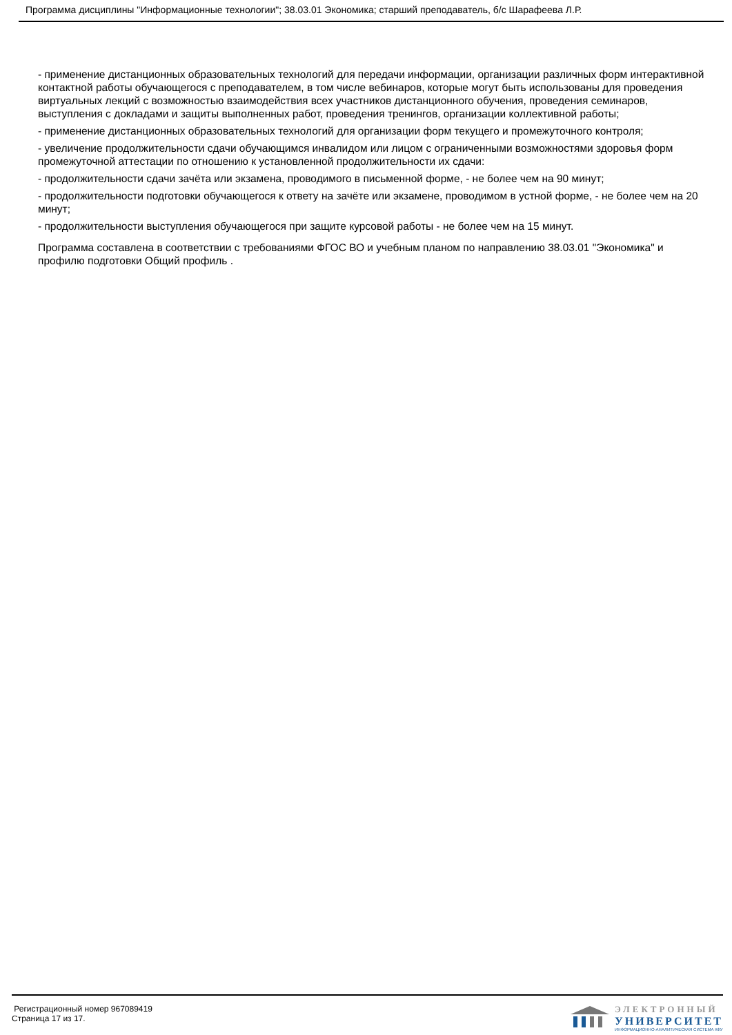Программа дисциплины "Информационные технологии"; 38.03.01 Экономика; старший преподаватель, б/с Шарафеева Л.Р.
- применение дистанционных образовательных технологий для передачи информации, организации различных форм интерактивной контактной работы обучающегося с преподавателем, в том числе вебинаров, которые могут быть использованы для проведения виртуальных лекций с возможностью взаимодействия всех участников дистанционного обучения, проведения семинаров, выступления с докладами и защиты выполненных работ, проведения тренингов, организации коллективной работы;
- применение дистанционных образовательных технологий для организации форм текущего и промежуточного контроля;
- увеличение продолжительности сдачи обучающимся инвалидом или лицом с ограниченными возможностями здоровья форм промежуточной аттестации по отношению к установленной продолжительности их сдачи:
- продолжительности сдачи зачёта или экзамена, проводимого в письменной форме, - не более чем на 90 минут;
- продолжительности подготовки обучающегося к ответу на зачёте или экзамене, проводимом в устной форме, - не более чем на 20 минут;
- продолжительности выступления обучающегося при защите курсовой работы - не более чем на 15 минут.
Программа составлена в соответствии с требованиями ФГОС ВО и учебным планом по направлению 38.03.01 "Экономика" и профилю подготовки Общий профиль .
Регистрационный номер 967089419
Страница 17 из 17.
ЭЛЕКТРОННЫЙ
УНИВЕРСИТЕТ
ИНФОРМАЦИОННО-АНАЛИТИЧЕСКАЯ СИСТЕМА КФУ